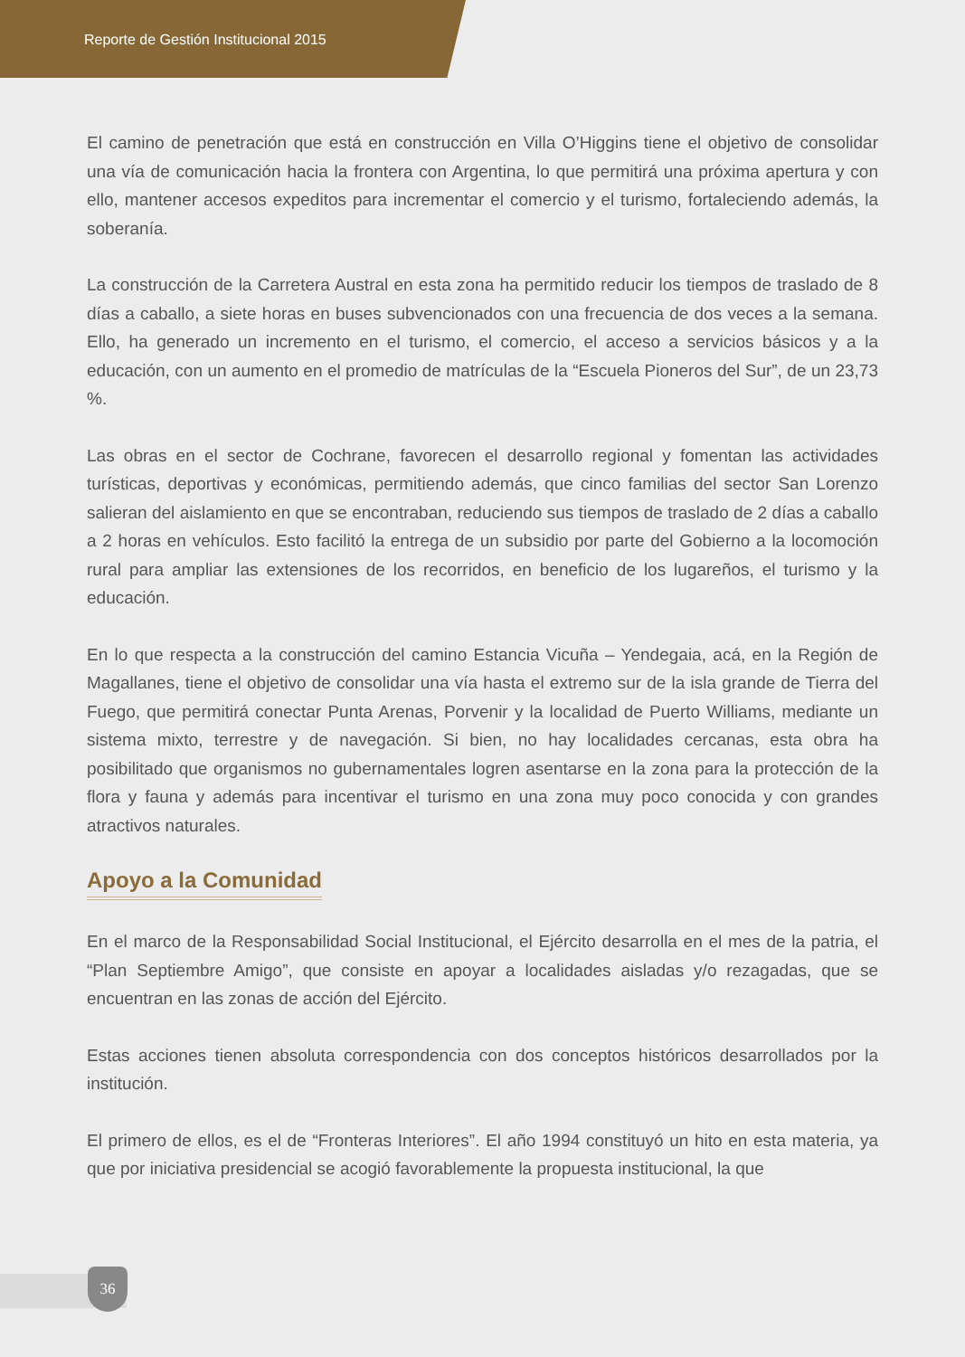Reporte de Gestión Institucional 2015
El camino de penetración que está en construcción en Villa O’Higgins tiene el objetivo de consolidar una vía de comunicación hacia la frontera con Argentina, lo que permitirá una próxima apertura y con ello, mantener accesos expeditos para incrementar el comercio y el turismo, fortaleciendo además, la soberanía.
La construcción de la Carretera Austral en esta zona ha permitido reducir los tiempos de traslado de 8 días a caballo, a siete horas en buses subvencionados con una frecuencia de dos veces a la semana. Ello, ha generado un incremento en el turismo, el comercio, el acceso a servicios básicos y a la educación, con un aumento en el promedio de matrículas de la “Escuela Pioneros del Sur”, de un 23,73 %.
Las obras en el sector de Cochrane, favorecen el desarrollo regional y fomentan las actividades turísticas, deportivas y económicas, permitiendo además, que cinco familias del sector San Lorenzo salieran del aislamiento en que se encontraban, reduciendo sus tiempos de traslado de 2 días a caballo a 2 horas en vehículos. Esto facilitó la entrega de un subsidio por parte del Gobierno a la locomoción rural para ampliar las extensiones de los recorridos, en beneficio de los lugareños, el turismo y la educación.
En lo que respecta a la construcción del camino Estancia Vicuña – Yendegaia, acá, en la Región de Magallanes, tiene el objetivo de consolidar una vía hasta el extremo sur de la isla grande de Tierra del Fuego, que permitirá conectar Punta Arenas, Porvenir y la localidad de Puerto Williams, mediante un sistema mixto, terrestre y de navegación. Si bien, no hay localidades cercanas, esta obra ha posibilitado que organismos no gubernamentales logren asentarse en la zona para la protección de la flora y fauna y además para incentivar el turismo en una zona muy poco conocida y con grandes atractivos naturales.
Apoyo a la Comunidad
En el marco de la Responsabilidad Social Institucional, el Ejército desarrolla en el mes de la patria, el “Plan Septiembre Amigo”, que consiste en apoyar a localidades aisladas y/o rezagadas, que se encuentran en las zonas de acción del Ejército.
Estas acciones tienen absoluta correspondencia con dos conceptos históricos desarrollados por la institución.
El primero de ellos, es el de “Fronteras Interiores”. El año 1994 constituyó un hito en esta materia, ya que por iniciativa presidencial se acogió favorablemente la propuesta institucional, la que
36